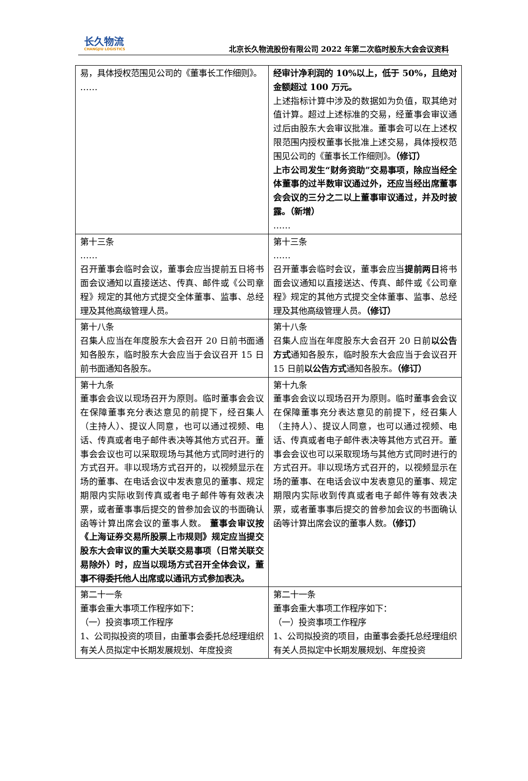长久物流
CHANGJIU LOGISTICS
北京长久物流股份有限公司 2022 年第二次临时股东大会会议资料
| 易，具体授权范围见公司的《董事长工作细则》。 …… | 经审计净利润的 10%以上，低于 50%，且绝对金额超过 100 万元。 上述指标计算中涉及的数据如为负值，取其绝对值计算。超过上述标准的交易，经董事会审议通过后由股东大会审议批准。董事会可以在上述权限范围内授权董事长批准上述交易，具体授权范围见公司的《董事长工作细则》。 （修订） 上市公司发生“财务资助”交易事项，除应当经全体董事的过半数审议通过外，还应当经出席董事会会议的三分之二以上董事审议通过，并及时披露。（新增） …… |
| 第十三条 …… 召开董事会临时会议，董事会应当提前五日将书面会议通知以直接送达、传真、邮件或《公司章程》规定的其他方式提交全体董事、监事、总经理及其他高级管理人员。 | 第十三条 …… 召开董事会临时会议，董事会应当 提前两日 将书面会议通知以直接送达、传真、邮件或《公司章程》规定的其他方式提交全体董事、监事、总经理及其他高级管理人员。 （修订） |
| 第十八条 召集人应当在年度股东大会召开 20 日前书面通知各股东，临时股东大会应当于会议召开 15 日前书面通知各股东。 | 第十八条 召集人应当在年度股东大会召开 20 日前 以公告方式 通知各股东，临时股东大会应当于会议召开 15 日前 以公告方式 通知各股东。 （修订） |
| 第十九条 董事会会议以现场召开为原则。临时董事会会议在保障董事充分表达意见的前提下，经召集人（主持人）、提议人同意，也可以通过视频、电话、传真或者电子邮件表决等其他方式召开。董事会会议也可以采取现场与其他方式同时进行的方式召开。非以现场方式召开的，以视频显示在场的董事、在电话会议中发表意见的董事、规定期限内实际收到传真或者电子邮件等有效表决票，或者董事事后提交的曾参加会议的书面确认函等计算出席会议的董事人数。 董事会审议按《上海证券交易所股票上市规则》规定应当提交股东大会审议的重大关联交易事项（日常关联交易除外）时，应当以现场方式召开全体会议，董事不得委托他人出席或以通讯方式参加表决。 | 第十九条 董事会会议以现场召开为原则。临时董事会会议在保障董事充分表达意见的前提下，经召集人（主持人）、提议人同意，也可以通过视频、电话、传真或者电子邮件表决等其他方式召开。董事会会议也可以采取现场与其他方式同时进行的方式召开。非以现场方式召开的，以视频显示在场的董事、在电话会议中发表意见的董事、规定期限内实际收到传真或者电子邮件等有效表决票，或者董事事后提交的曾参加会议的书面确认函等计算出席会议的董事人数。 （修订） |
| 第二十一条 董事会重大事项工作程序如下： （一）投资事项工作程序 1、公司拟投资的项目，由董事会委托总经理组织有关人员拟定中长期发展规划、年度投资 | 第二十一条 董事会重大事项工作程序如下： （一）投资事项工作程序 1、公司拟投资的项目，由董事会委托总经理组织有关人员拟定中长期发展规划、年度投资 |